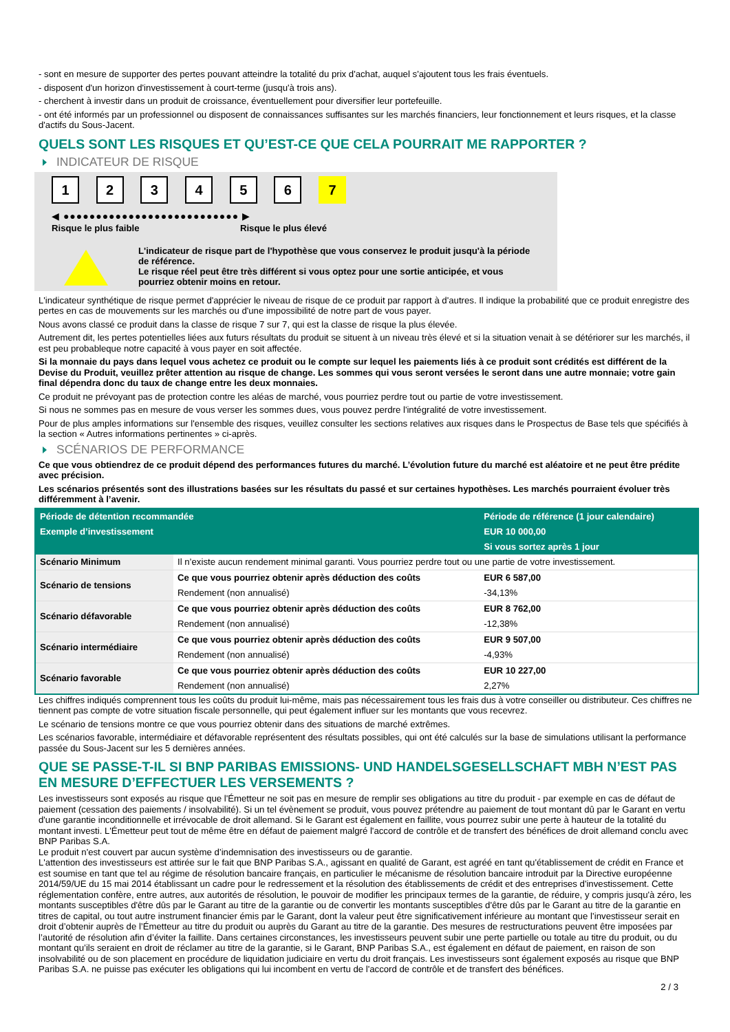- sont en mesure de supporter des pertes pouvant atteindre la totalité du prix d'achat, auquel s'ajoutent tous les frais éventuels.
- disposent d'un horizon d'investissement à court-terme (jusqu'à trois ans).
- cherchent à investir dans un produit de croissance, éventuellement pour diversifier leur portefeuille.
- ont été informés par un professionnel ou disposent de connaissances suffisantes sur les marchés financiers, leur fonctionnement et leurs risques, et la classe d'actifs du Sous-Jacent.
QUELS SONT LES RISQUES ET QU’EST-CE QUE CELA POURRAIT ME RAPPORTER ?
INDICATEUR DE RISQUE
1 2 3 4 5 6 7
◀ ●●●●●●●●●●●●●●●●●●●●●●●●●●● ▶
Risque le plus faible Risque le plus élevé
L'indicateur de risque part de l'hypothèse que vous conservez le produit jusqu'à la période de référence.
Le risque réel peut être très différent si vous optez pour une sortie anticipée, et vous pourriez obtenir moins en retour.
L'indicateur synthétique de risque permet d'apprécier le niveau de risque de ce produit par rapport à d'autres. Il indique la probabilité que ce produit enregistre des pertes en cas de mouvements sur les marchés ou d'une impossibilité de notre part de vous payer.
Nous avons classé ce produit dans la classe de risque 7 sur 7, qui est la classe de risque la plus élevée.
Autrement dit, les pertes potentielles liées aux futurs résultats du produit se situent à un niveau très élevé et si la situation venait à se détériorer sur les marchés, il est peu probableque notre capacité à vous payer en soit affectée.
Si la monnaie du pays dans lequel vous achetez ce produit ou le compte sur lequel les paiements liés à ce produit sont crédités est différent de la Devise du Produit, veuillez prêter attention au risque de change. Les sommes qui vous seront versées le seront dans une autre monnaie; votre gain final dépendra donc du taux de change entre les deux monnaies.
Ce produit ne prévoyant pas de protection contre les aléas de marché, vous pourriez perdre tout ou partie de votre investissement.
Si nous ne sommes pas en mesure de vous verser les sommes dues, vous pouvez perdre l'intégralité de votre investissement.
Pour de plus amples informations sur l'ensemble des risques, veuillez consulter les sections relatives aux risques dans le Prospectus de Base tels que spécifiés à la section « Autres informations pertinentes » ci-après.
SCÉNARIOS DE PERFORMANCE
Ce que vous obtiendrez de ce produit dépend des performances futures du marché. L’évolution future du marché est aléatoire et ne peut être prédite avec précision.
Les scénarios présentés sont des illustrations basées sur les résultats du passé et sur certaines hypothèses. Les marchés pourraient évoluer très différemment à l’avenir.
| Période de détention recommandée | | Période de référence (1 jour calendaire) |
| --- | --- | --- |
| Exemple d’investissement | | EUR 10 000,00 |
| | | Si vous sortez après 1 jour |
| Scénario Minimum | Il n’existe aucun rendement minimal garanti. Vous pourriez perdre tout ou une partie de votre investissement. | |
| Scénario de tensions | Ce que vous pourriez obtenir après déduction des coûts | EUR 6 587,00 |
| | Rendement (non annualisé) | -34,13% |
| Scénario défavorable | Ce que vous pourriez obtenir après déduction des coûts | EUR 8 762,00 |
| | Rendement (non annualisé) | -12,38% |
| Scénario intermédiaire | Ce que vous pourriez obtenir après déduction des coûts | EUR 9 507,00 |
| | Rendement (non annualisé) | -4,93% |
| Scénario favorable | Ce que vous pourriez obtenir après déduction des coûts | EUR 10 227,00 |
| | Rendement (non annualisé) | 2,27% |
Les chiffres indiqués comprennent tous les coûts du produit lui-même, mais pas nécessairement tous les frais dus à votre conseiller ou distributeur. Ces chiffres ne tiennent pas compte de votre situation fiscale personnelle, qui peut également influer sur les montants que vous recevrez.
Le scénario de tensions montre ce que vous pourriez obtenir dans des situations de marché extrêmes.
Les scénarios favorable, intermédiaire et défavorable représentent des résultats possibles, qui ont été calculés sur la base de simulations utilisant la performance passée du Sous-Jacent sur les 5 dernières années.
QUE SE PASSE-T-IL SI BNP PARIBAS EMISSIONS- UND HANDELSGESELLSCHAFT MBH N’EST PAS EN MESURE D’EFFECTUER LES VERSEMENTS ?
Les investisseurs sont exposés au risque que l'Émetteur ne soit pas en mesure de remplir ses obligations au titre du produit - par exemple en cas de défaut de paiement (cessation des paiements / insolvabilité). Si un tel évènement se produit, vous pouvez prétendre au paiement de tout montant dû par le Garant en vertu d'une garantie inconditionnelle et irrévocable de droit allemand. Si le Garant est également en faillite, vous pourrez subir une perte à hauteur de la totalité du montant investi. L'Émetteur peut tout de même être en défaut de paiement malgré l'accord de contrôle et de transfert des bénéfices de droit allemand conclu avec BNP Paribas S.A.
Le produit n'est couvert par aucun système d’indemnisation des investisseurs ou de garantie.
L'attention des investisseurs est attirée sur le fait que BNP Paribas S.A., agissant en qualité de Garant, est agréé en tant qu'établissement de crédit en France et est soumise en tant que tel au régime de résolution bancaire français, en particulier le mécanisme de résolution bancaire introduit par la Directive européenne 2014/59/UE du 15 mai 2014 établissant un cadre pour le redressement et la résolution des établissements de crédit et des entreprises d'investissement. Cette réglementation confère, entre autres, aux autorités de résolution, le pouvoir de modifier les principaux termes de la garantie, de réduire, y compris jusqu'à zéro, les montants susceptibles d'être dûs par le Garant au titre de la garantie ou de convertir les montants susceptibles d'être dûs par le Garant au titre de la garantie en titres de capital, ou tout autre instrument financier émis par le Garant, dont la valeur peut être significativement inférieure au montant que l’investisseur serait en droit d’obtenir auprès de l’Émetteur au titre du produit ou auprès du Garant au titre de la garantie. Des mesures de restructurations peuvent être imposées par l’autorité de résolution afin d’éviter la faillite. Dans certaines circonstances, les investisseurs peuvent subir une perte partielle ou totale au titre du produit, ou du montant qu’ils seraient en droit de réclamer au titre de la garantie, si le Garant, BNP Paribas S.A., est également en défaut de paiement, en raison de son insolvabilité ou de son placement en procédure de liquidation judiciaire en vertu du droit français. Les investisseurs sont également exposés au risque que BNP Paribas S.A. ne puisse pas exécuter les obligations qui lui incombent en vertu de l'accord de contrôle et de transfert des bénéfices.
2 / 3